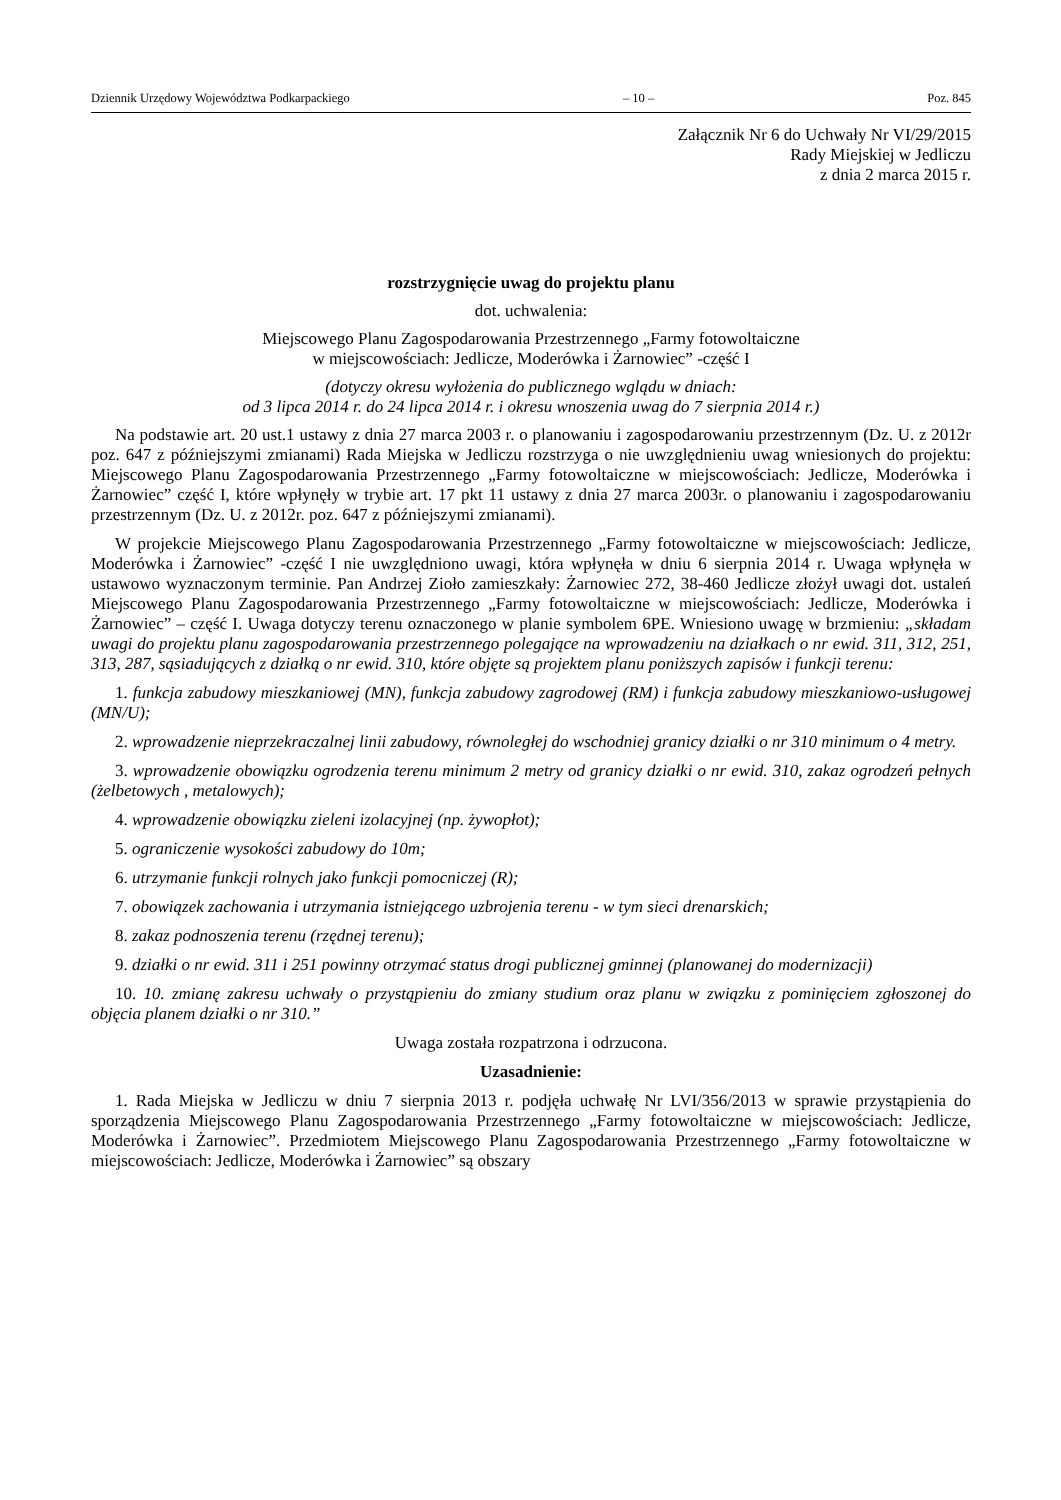Dziennik Urzędowy Województwa Podkarpackiego – 10 – Poz. 845
Załącznik Nr 6 do Uchwały Nr VI/29/2015
Rady Miejskiej w Jedliczu
z dnia 2 marca 2015 r.
rozstrzygnięcie uwag do projektu planu
dot. uchwalenia:
Miejscowego Planu Zagospodarowania Przestrzennego „Farmy fotowoltaiczne
w miejscowościach: Jedlicze, Moderówka i Żarnowiec” -część I
(dotyczy okresu wyłożenia do publicznego wglądu w dniach:
od 3 lipca 2014 r. do 24 lipca 2014 r. i okresu wnoszenia uwag do 7 sierpnia 2014 r.)
Na podstawie art. 20 ust.1 ustawy z dnia 27 marca 2003 r. o planowaniu i zagospodarowaniu przestrzennym (Dz. U. z 2012r poz. 647 z późniejszymi zmianami) Rada Miejska w Jedliczu rozstrzyga o nie uwzględnieniu uwag wniesionych do projektu: Miejscowego Planu Zagospodarowania Przestrzennego „Farmy fotowoltaiczne w miejscowościach: Jedlicze, Moderówka i Żarnowiec” część I, które wpłynęły w trybie art. 17 pkt 11 ustawy z dnia 27 marca 2003r. o planowaniu i zagospodarowaniu przestrzennym (Dz. U. z 2012r. poz. 647 z późniejszymi zmianami).
W projekcie Miejscowego Planu Zagospodarowania Przestrzennego „Farmy fotowoltaiczne w miejscowościach: Jedlicze, Moderówka i Żarnowiec” -część I nie uwzględniono uwagi, która wpłynęła w dniu 6 sierpnia 2014 r. Uwaga wpłynęła w ustawowo wyznaczonym terminie. Pan Andrzej Zioło zamieszkały: Żarnowiec 272, 38-460 Jedlicze złożył uwagi dot. ustaleń Miejscowego Planu Zagospodarowania Przestrzennego „Farmy fotowoltaiczne w miejscowościach: Jedlicze, Moderówka i Żarnowiec” – część I. Uwaga dotyczy terenu oznaczonego w planie symbolem 6PE. Wniesiono uwagę w brzmieniu: „składam uwagi do projektu planu zagospodarowania przestrzennego polegające na wprowadzeniu na działkach o nr ewid. 311, 312, 251, 313, 287, sąsiadujących z działką o nr ewid. 310, które objęte są projektem planu poniższych zapisów i funkcji terenu:
1. funkcja zabudowy mieszkaniowej (MN), funkcja zabudowy zagrodowej (RM) i funkcja zabudowy mieszkaniowo-usługowej (MN/U);
2. wprowadzenie nieprzekraczalnej linii zabudowy, równoległej do wschodniej granicy działki o nr 310 minimum o 4 metry.
3. wprowadzenie obowiązku ogrodzenia terenu minimum 2 metry od granicy działki o nr ewid. 310, zakaz ogrodzeń pełnych (żelbetowych , metalowych);
4. wprowadzenie obowiązku zieleni izolacyjnej (np. żywopłot);
5. ograniczenie wysokości zabudowy do 10m;
6. utrzymanie funkcji rolnych jako funkcji pomocniczej (R);
7. obowiązek zachowania i utrzymania istniejącego uzbrojenia terenu - w tym sieci drenarskich;
8. zakaz podnoszenia terenu (rzędnej terenu);
9. działki o nr ewid. 311 i 251 powinny otrzymać status drogi publicznej gminnej (planowanej do modernizacji)
10. 10. zmianę zakresu uchwały o przystąpieniu do zmiany studium oraz planu w związku z pominięciem zgłoszonej do objęcia planem działki o nr 310.”
Uwaga została rozpatrzona i odrzucona.
Uzasadnienie:
1. Rada Miejska w Jedliczu w dniu 7 sierpnia 2013 r. podjęła uchwałę Nr LVI/356/2013 w sprawie przystąpienia do sporządzenia Miejscowego Planu Zagospodarowania Przestrzennego „Farmy fotowoltaiczne w miejscowościach: Jedlicze, Moderówka i Żarnowiec”. Przedmiotem Miejscowego Planu Zagospodarowania Przestrzennego „Farmy fotowoltaiczne w miejscowościach: Jedlicze, Moderówka i Żarnowiec” są obszary